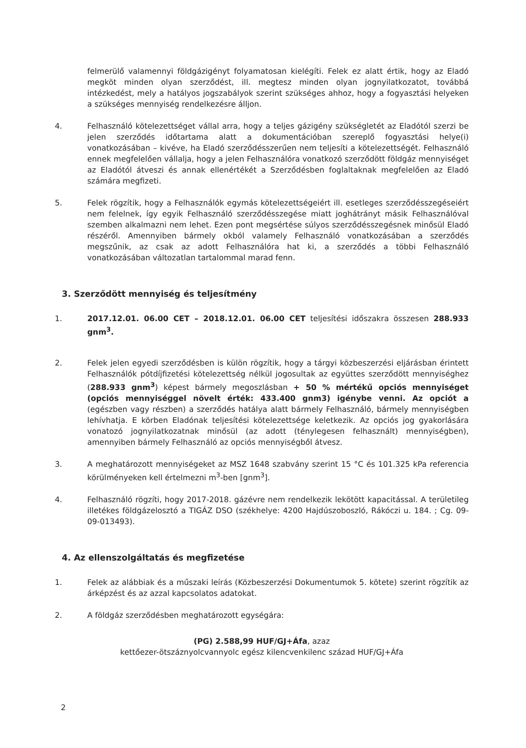felmerülő valamennyi földgázigényt folyamatosan kielégíti. Felek ez alatt értik, hogy az Eladó megköt minden olyan szerződést, ill. megtesz minden olyan jognyilatkozatot, továbbá intézkedést, mely a hatályos jogszabályok szerint szükséges ahhoz, hogy a fogyasztási helyeken a szükséges mennyiség rendelkezésre álljon.
4. Felhasználó kötelezettséget vállal arra, hogy a teljes gázigény szükségletét az Eladótól szerzi be jelen szerződés időtartama alatt a dokumentációban szereplő fogyasztási helye(i) vonatkozásában – kivéve, ha Eladó szerződésszerűen nem teljesíti a kötelezettségét. Felhasználó ennek megfelelően vállalja, hogy a jelen Felhasználóra vonatkozó szerződött földgáz mennyiséget az Eladótól átveszi és annak ellenértékét a Szerződésben foglaltaknak megfelelően az Eladó számára megfizeti.
5. Felek rögzítik, hogy a Felhasználók egymás kötelezettségeiért ill. esetleges szerződésszegéseiért nem felelnek, így egyik Felhasználó szerződésszegése miatt joghátrányt másik Felhasználóval szemben alkalmazni nem lehet. Ezen pont megsértése súlyos szerződésszegésnek minősül Eladó részéről. Amennyiben bármely okból valamely Felhasználó vonatkozásában a szerződés megszűnik, az csak az adott Felhasználóra hat ki, a szerződés a többi Felhasználó vonatkozásában változatlan tartalommal marad fenn.
3. Szerződött mennyiség és teljesítmény
1. 2017.12.01. 06.00 CET – 2018.12.01. 06.00 CET teljesítési időszakra összesen 288.933 gnm<sup>3</sup>.
2. Felek jelen egyedi szerződésben is külön rögzítik, hogy a tárgyi közbeszerzési eljárásban érintett Felhasználók pótdíjfizetési kötelezettség nélkül jogosultak az együttes szerződött mennyiséghez (288.933 gnm<sup>3</sup>) képest bármely megoszlásban + 50 % mértékű opciós mennyiséget (opciós mennyiséggel növelt érték: 433.400 gnm3) igénybe venni. Az opciót a (egészben vagy részben) a szerződés hatálya alatt bármely Felhasználó, bármely mennyiségben lehívhatja. E körben Eladónak teljesítési kötelezettsége keletkezik. Az opciós jog gyakorlására vonatozó jognyilatkozatnak minősül (az adott (ténylegesen felhasznált) mennyiségben), amennyiben bármely Felhasználó az opciós mennyiségből átvesz.
3. A meghatározott mennyiségeket az MSZ 1648 szabvány szerint 15 °C és 101.325 kPa referencia körülményeken kell értelmezni m<sup>3</sup>-ben [gnm<sup>3</sup>].
4. Felhasználó rögzíti, hogy 2017-2018. gázévre nem rendelkezik lekötött kapacitással. A területileg illetékes földgázelosztó a TIGÁZ DSO (székhelye: 4200 Hajdúszoboszló, Rákóczi u. 184. ; Cg. 09-09-013493).
4. Az ellenszolgáltatás és megfizetése
1. Felek az alábbiak és a műszaki leírás (Közbeszerzési Dokumentumok 5. kötete) szerint rögzítik az árképzést és az azzal kapcsolatos adatokat.
2. A földgáz szerződésben meghatározott egységára:
(PG) 2.588,99 HUF/GJ+Áfa, azaz
kettőezer-ötszáznyolcvannyolc egész kilencvenkilenc század HUF/GJ+Áfa
2